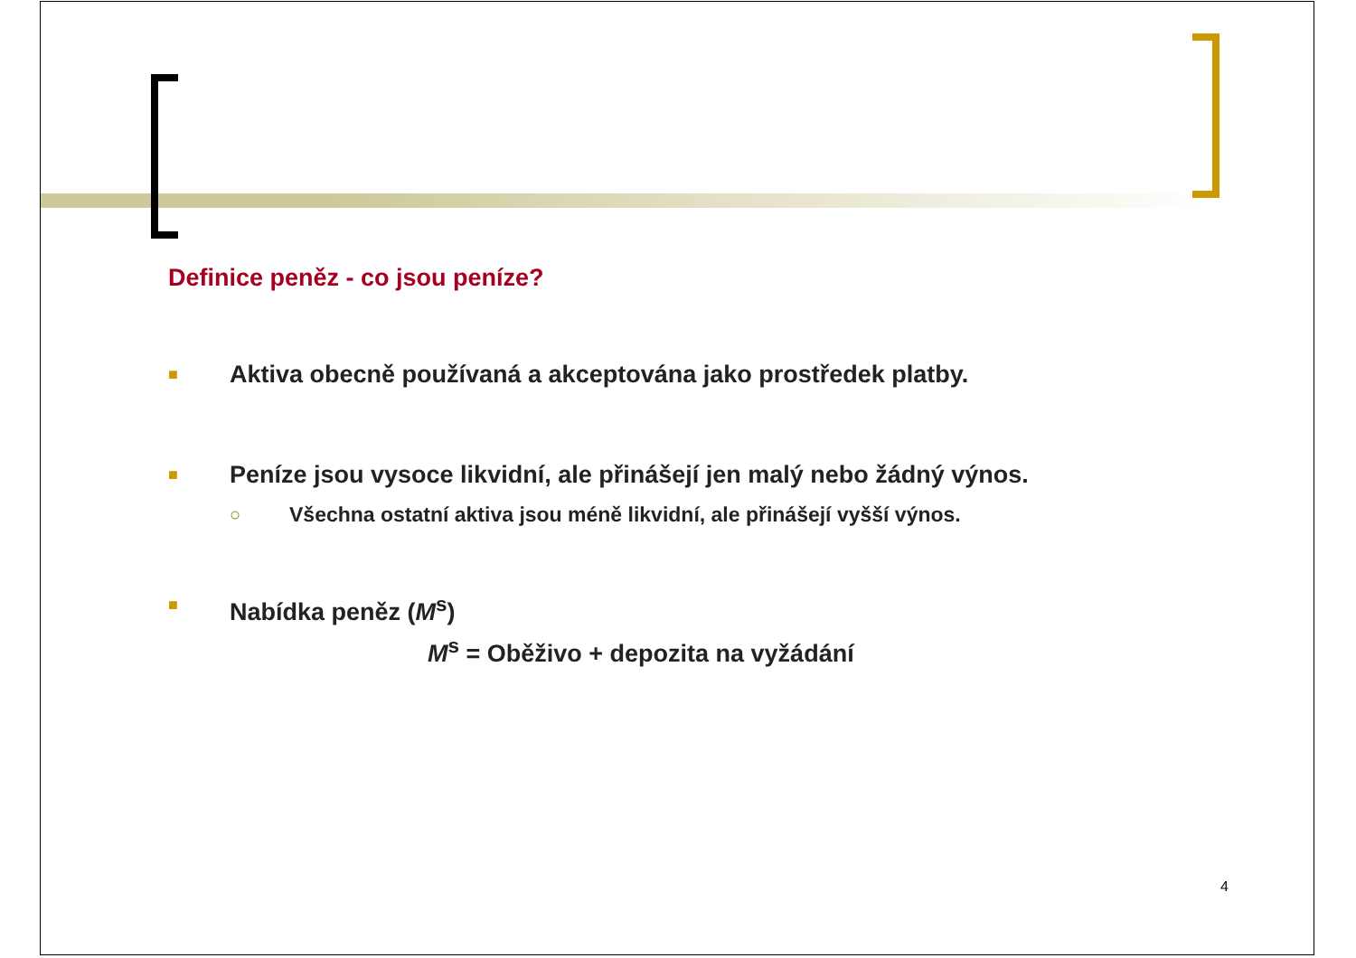Definice peněz - co jsou peníze?
■ Aktiva obecně používaná a akceptována jako prostředek platby.
■ Peníze jsou vysoce likvidní, ale přinášejí jen malý nebo žádný výnos.
○ Všechna ostatní aktiva jsou méně likvidní, ale přinášejí vyšší výnos.
■ Nabídka peněz (M<sup>s</sup>)
M<sup>s</sup> = Oběživo + depozita na vyžádání
4